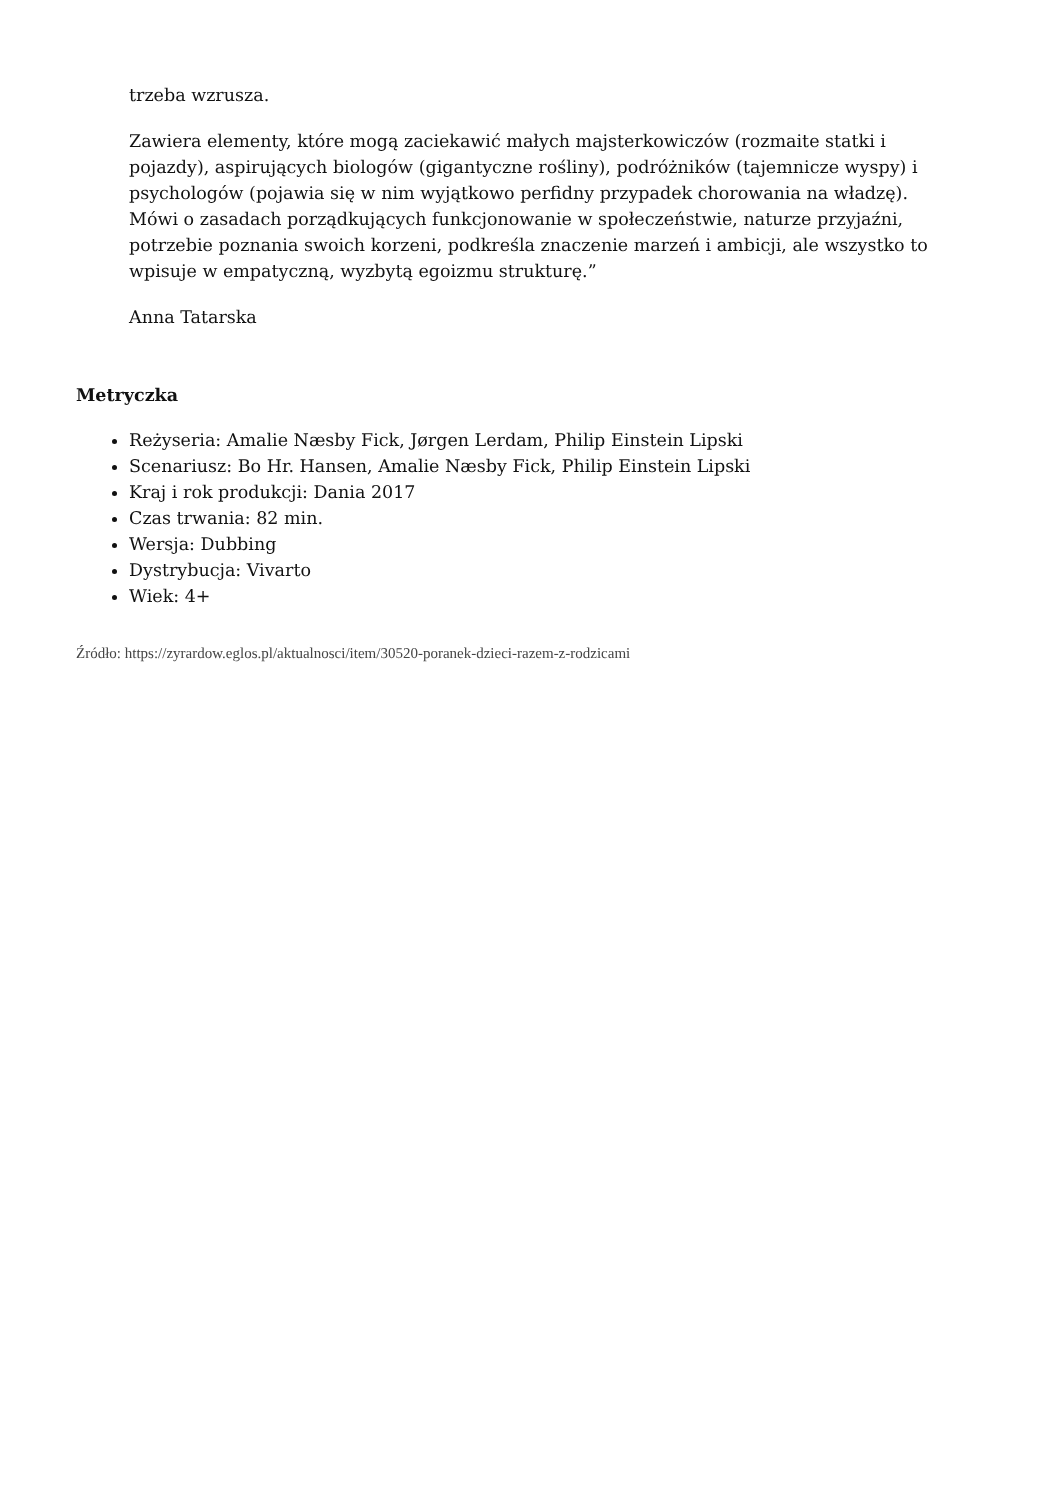trzeba wzrusza.
Zawiera elementy, które mogą zaciekawić małych majsterkowiczów (rozmaite statki i pojazdy), aspirujących biologów (gigantyczne rośliny), podróżników (tajemnicze wyspy) i psychologów (pojawia się w nim wyjątkowo perfidny przypadek chorowania na władzę). Mówi o zasadach porządkujących funkcjonowanie w społeczeństwie, naturze przyjaźni, potrzebie poznania swoich korzeni, podkreśla znaczenie marzeń i ambicji, ale wszystko to wpisuje w empatyczną, wyzbytą egoizmu strukturę.”
Anna Tatarska
Metryczka
Reżyseria: Amalie Næsby Fick, Jørgen Lerdam, Philip Einstein Lipski
Scenariusz: Bo Hr. Hansen, Amalie Næsby Fick, Philip Einstein Lipski
Kraj i rok produkcji: Dania 2017
Czas trwania: 82 min.
Wersja: Dubbing
Dystrybucja: Vivarto
Wiek: 4+
Źródło: https://zyrardow.eglos.pl/aktualnosci/item/30520-poranek-dzieci-razem-z-rodzicami